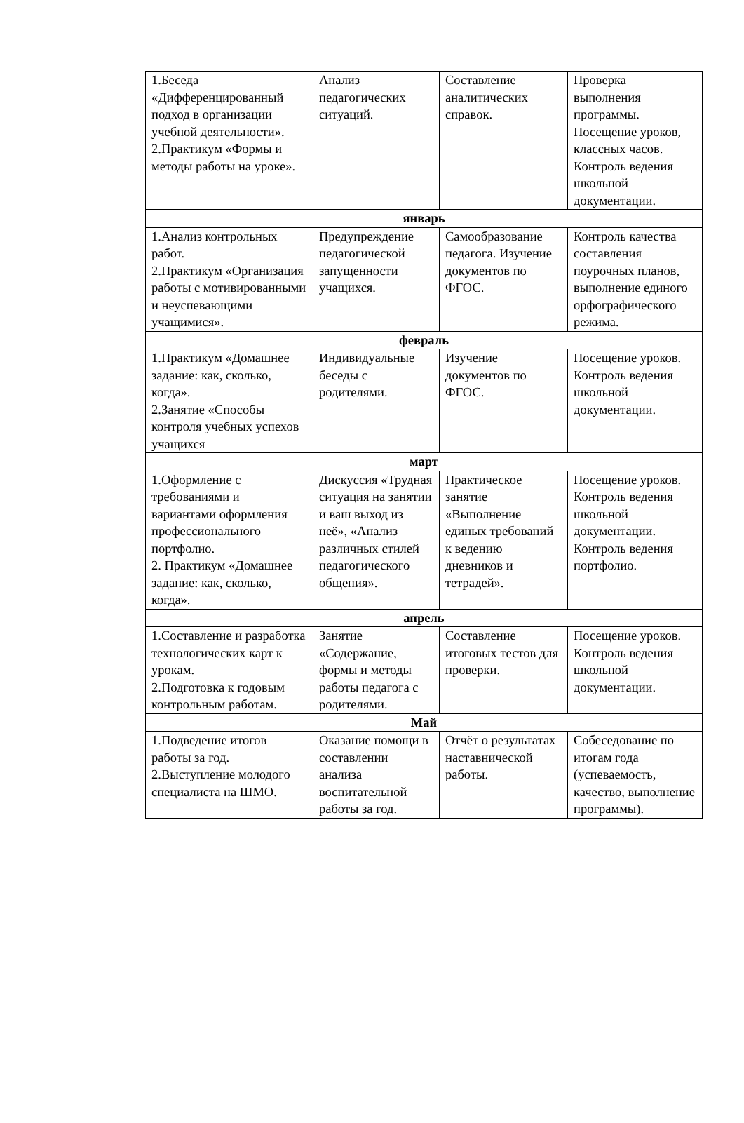| 1.Беседа «Дифференцированный подход в организации учебной деятельности». 2.Практикум «Формы и методы работы на уроке». | Анализ педагогических ситуаций. | Составление аналитических справок. | Проверка выполнения программы. Посещение уроков, классных часов. Контроль ведения школьной документации. |
| январь | | | |
| 1.Анализ контрольных работ. 2.Практикум «Организация работы с мотивированными и неуспевающими учащимися». | Предупреждение педагогической запущенности учащихся. | Самообразование педагога. Изучение документов по ФГОС. | Контроль качества составления поурочных планов, выполнение единого орфографического режима. |
| февраль | | | |
| 1.Практикум «Домашнее задание: как, сколько, когда». 2.Занятие «Способы контроля учебных успехов учащихся | Индивидуальные беседы с родителями. | Изучение документов по ФГОС. | Посещение уроков. Контроль ведения школьной документации. |
| март | | | |
| 1.Оформление с требованиями и вариантами оформления профессионального портфолио. 2. Практикум «Домашнее задание: как, сколько, когда». | Дискуссия «Трудная ситуация на занятии и ваш выход из неё», «Анализ различных стилей педагогического общения». | Практическое занятие «Выполнение единых требований к ведению дневников и тетрадей». | Посещение уроков. Контроль ведения школьной документации. Контроль ведения портфолио. |
| апрель | | | |
| 1.Составление и разработка технологических карт к урокам. 2.Подготовка к годовым контрольным работам. | Занятие «Содержание, формы и методы работы педагога с родителями. | Составление итоговых тестов для проверки. | Посещение уроков. Контроль ведения школьной документации. |
| Май | | | |
| 1.Подведение итогов работы за год. 2.Выступление молодого специалиста на ШМО. | Оказание помощи в составлении анализа воспитательной работы за год. | Отчёт о результатах наставнической работы. | Собеседование по итогам года (успеваемость, качество, выполнение программы). |